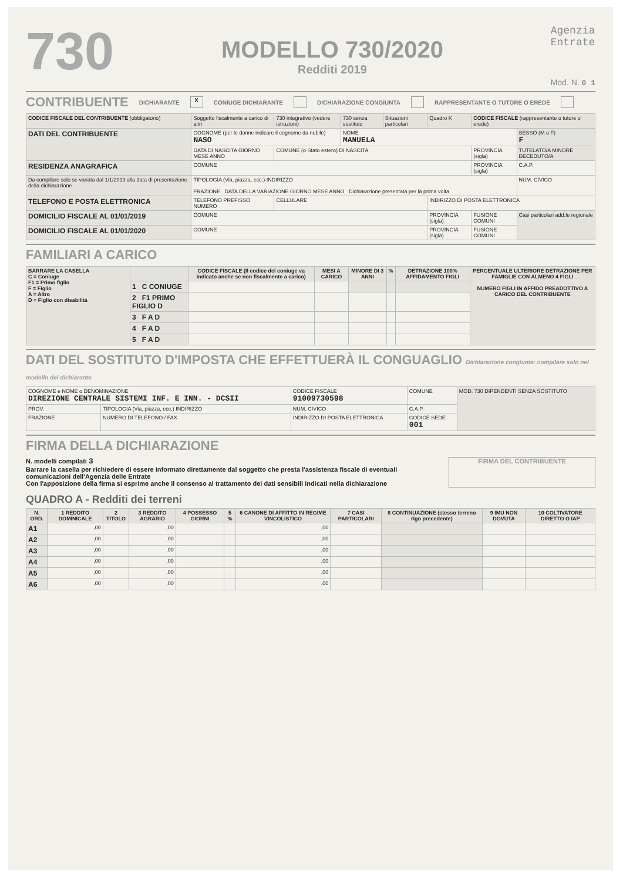730
MODELLO 730/2020
Redditi 2019
Agenzia
Entrate
Mod. N. 0 1
CONTRIBUENTE DICHIARANTE X CONIUGE DICHIARANTE DICHIARAZIONE CONGIUNTA RAPPRESENTANTE O TUTORE O EREDE
| CODICE FISCALE DEL CONTRIBUENTE (obbligatorio) | | Soggetto fiscalmente a carico di altri | 730 integrativo (vedere istruzioni) | 730 senza sostituto | Situazioni particolari | Quadro K | CODICE FISCALE (rappresentante o tutore o erede) | |
| DATI DEL CONTRIBUENTE | COGNOME (per le donne indicare il cognome da nubile) NASO | | | NOME MANUELA | | | | SESSO (M o F) F |
| | DATA DI NASCITA GIORNO MESE ANNO | | COMUNE (o Stato estero) DI NASCITA | | | | PROVINCIA (sigla) | TUTELATO/A MINORE DECEDUTO/A |
| RESIDENZA ANAGRAFICA | COMUNE | | | | | | PROVINCIA (sigla) | C.A.P. |
| Da compilare solo se variata dal 1/1/2019 alla data di presentazione della dichiarazione | TIPOLOGIA (Via, piazza, ecc.) INDIRIZZO FRAZIONE DATA DELLA VARIAZIONE GIORNO MESE ANNO Dichiarazione presentata per la prima volta | | | | | | | NUM. CIVICO |
| TELEFONO E POSTA ELETTRONICA | TELEFONO PREFISSO NUMERO | | CELLULARE | | | INDIRIZZO DI POSTA ELETTRONICA | | |
| DOMICILIO FISCALE AL 01/01/2019 | COMUNE | | | | | PROVINCIA (sigla) | FUSIONE COMUNI | Casi particolari add.le regionale |
| DOMICILIO FISCALE AL 01/01/2020 | COMUNE | | | | | PROVINCIA (sigla) | FUSIONE COMUNI | |
FAMILIARI A CARICO
| BARRARE LA CASELLA C = Coniuge F1 = Primo figlio F = Figlio A = Altro D = Figlio con disabilità | | CODICE FISCALE (Il codice del coniuge va indicato anche se non fiscalmente a carico) | MESI A CARICO | MINORE DI 3 ANNI | % | DETRAZIONE 100% AFFIDAMENTO FIGLI | PERCENTUALE ULTERIORE DETRAZIONE PER FAMIGLIE CON ALMENO 4 FIGLI NUMERO FIGLI IN AFFIDO PREADOTTIVO A CARICO DEL CONTRIBUENTE |
| --- | --- | --- | --- | --- | --- | --- | --- |
| | 1 C CONIUGE | | | | | | |
| | 2 F1 PRIMO FIGLIO D | | | | | | |
| | 3 F A D | | | | | | |
| | 4 F A D | | | | | | |
| | 5 F A D | | | | | | |
DATI DEL SOSTITUTO D'IMPOSTA CHE EFFETTUERÀ IL CONGUAGLIO Dichiarazione congiunta: compilare solo nel modello del dichiarante
| COGNOME e NOME o DENOMINAZIONE DIREZIONE CENTRALE SISTEMI INF. E INN. - DCSII | | | CODICE FISCALE 91009730598 | | COMUNE | | MOD. 730 DIPENDENTI SENZA SOSTITUTO |
| PROV. | TIPOLOGIA (Via, piazza, ecc.) INDIRIZZO | | | NUM. CIVICO | C.A.P. | | |
| FRAZIONE | | NUMERO DI TELEFONO / FAX | INDIRIZZO DI POSTA ELETTRONICA | | | CODICE SEDE 001 | |
FIRMA DELLA DICHIARAZIONE
N. modelli compilati 3
Barrare la casella per richiedere di essere informato direttamente dal soggetto che presta l'assistenza fiscale di eventuali comunicazioni dell'Agenzia delle Entrate
Con l'apposizione della firma si esprime anche il consenso al trattamento dei dati sensibili indicati nella dichiarazione
FIRMA DEL CONTRIBUENTE
QUADRO A - Redditi dei terreni
| N. ORD. | 1 REDDITO DOMINICALE | 2 TITOLO | 3 REDDITO AGRARIO | 4 POSSESSO GIORNI | 5 % | 6 CANONE DI AFFITTO IN REGIME VINCOLISTICO | 7 CASI PARTICOLARI | 8 CONTINUAZIONE (stesso terreno rigo precedente) | 9 IMU NON DOVUTA | 10 COLTIVATORE DIRETTO O IAP |
| --- | --- | --- | --- | --- | --- | --- | --- | --- | --- | --- |
| A1 | ,00 | | ,00 | | | ,00 | | | | |
| A2 | ,00 | | ,00 | | | ,00 | | | | |
| A3 | ,00 | | ,00 | | | ,00 | | | | |
| A4 | ,00 | | ,00 | | | ,00 | | | | |
| A5 | ,00 | | ,00 | | | ,00 | | | | |
| A6 | ,00 | | ,00 | | | ,00 | | | | |